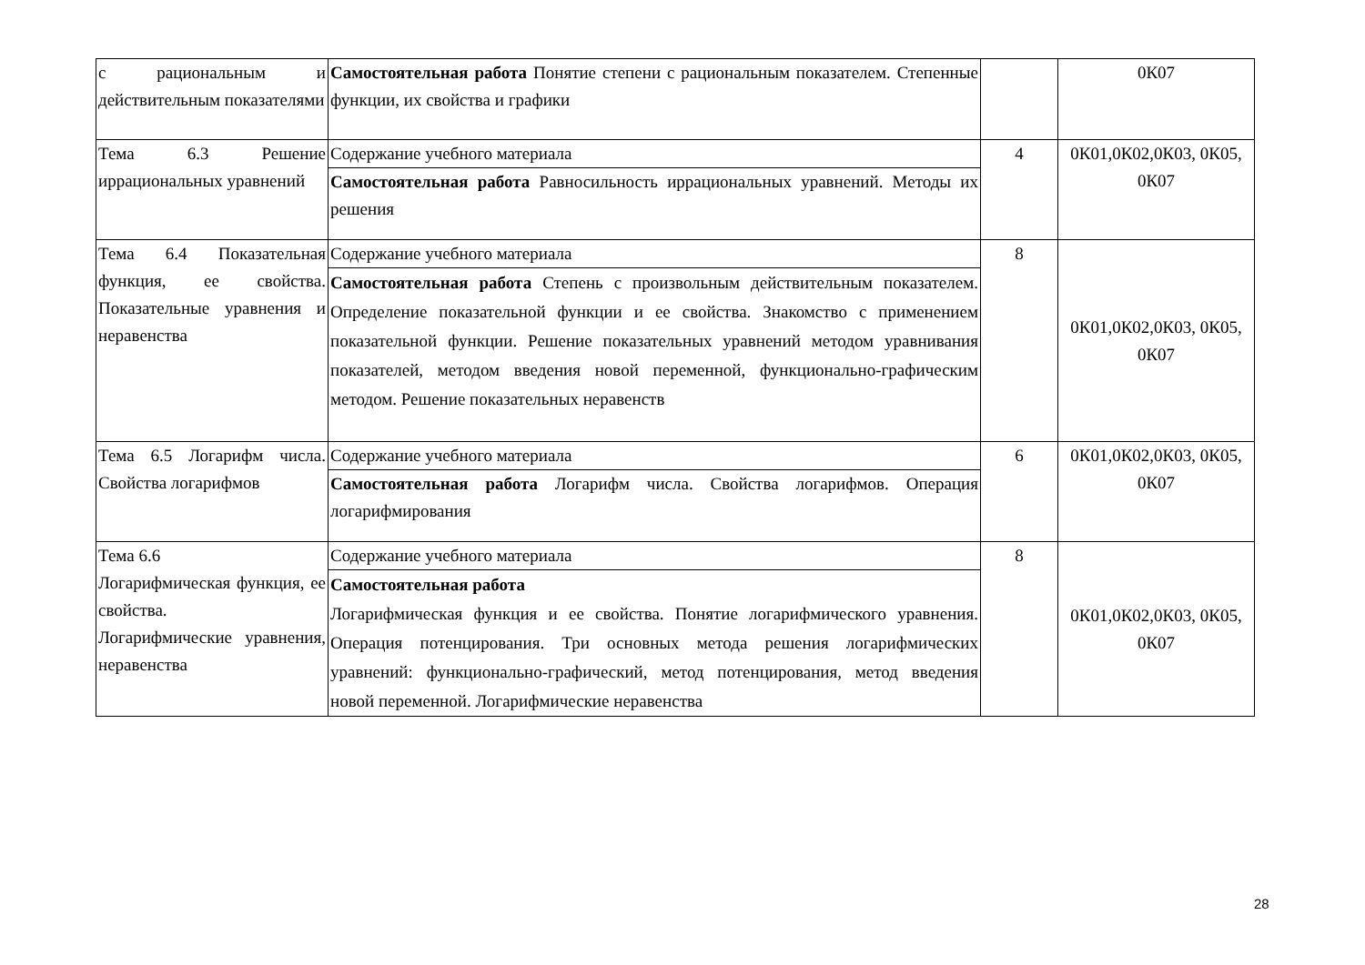| с рациональным и действительным показателями | Самостоятельная работа Понятие степени с рациональным показателем. Степенные функции, их свойства и графики | | 0К07 |
| Тема 6.3 Решение иррациональных уравнений | Содержание учебного материала | 4 | 0К01,0К02,0К03, 0К05, 0К07 |
| | Самостоятельная работа Равносильность иррациональных уравнений. Методы их решения | | |
| Тема 6.4 Показательная функция, ее свойства. Показательные уравнения и неравенства | Содержание учебного материала | 8 | 0К01,0К02,0К03, 0К05, 0К07 |
| | Самостоятельная работа Степень с произвольным действительным показателем. Определение показательной функции и ее свойства. Знакомство с применением показательной функции. Решение показательных уравнений методом уравнивания показателей, методом введения новой переменной, функционально-графическим методом. Решение показательных неравенств | | |
| Тема 6.5 Логарифм числа. Свойства логарифмов | Содержание учебного материала | 6 | 0К01,0К02,0К03, 0К05, 0К07 |
| | Самостоятельная работа Логарифм числа. Свойства логарифмов. Операция логарифмирования | | |
| Тема 6.6 Логарифмическая функция, ее свойства. Логарифмические уравнения, неравенства | Содержание учебного материала | 8 | 0К01,0К02,0К03, 0К05, 0К07 |
| | Самостоятельная работа Логарифмическая функция и ее свойства. Понятие логарифмического уравнения. Операция потенцирования. Три основных метода решения логарифмических уравнений: функционально-графический, метод потенцирования, метод введения новой переменной. Логарифмические неравенства | | |
28